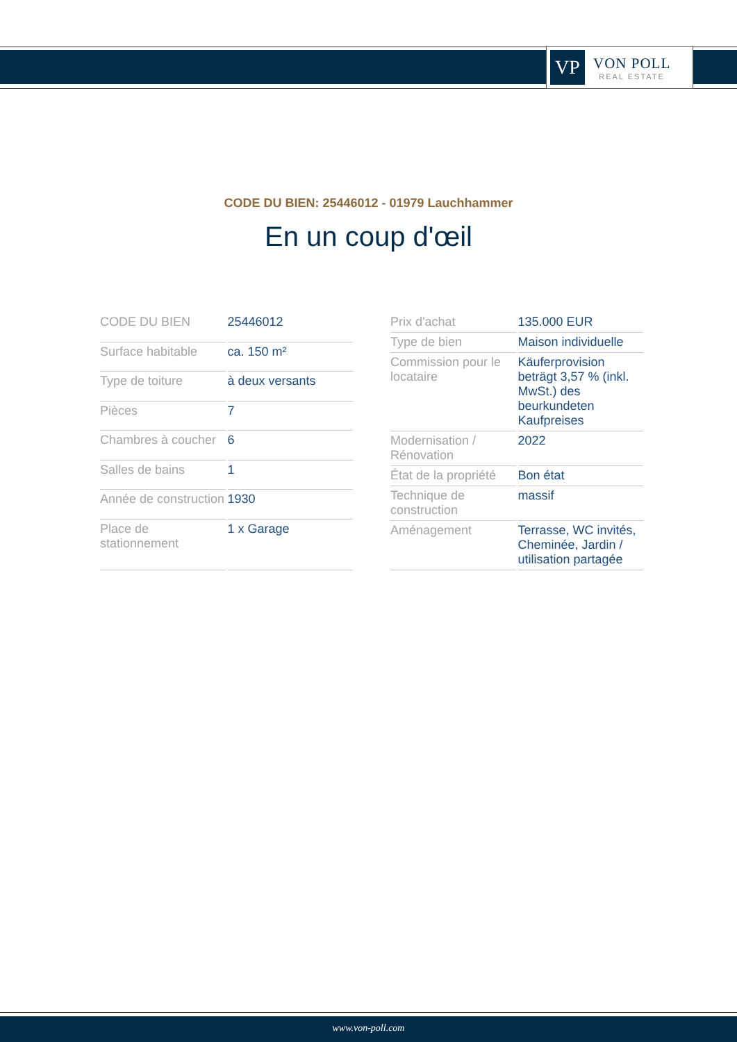VP
VON POLL
REAL ESTATE
CODE DU BIEN: 25446012 - 01979 Lauchhammer
En un coup d'œil
| CODE DU BIEN | 25446012 |
| Surface habitable | ca. 150 m² |
| Type de toiture | à deux versants |
| Pièces | 7 |
| Chambres à coucher | 6 |
| Salles de bains | 1 |
| Année de construction | 1930 |
| Place de stationnement | 1 x Garage |
| Prix d'achat | 135.000 EUR |
| Type de bien | Maison individuelle |
| Commission pour le locataire | Käuferprovision beträgt 3,57 % (inkl. MwSt.) des beurkundeten Kaufpreises |
| Modernisation / Rénovation | 2022 |
| État de la propriété | Bon état |
| Technique de construction | massif |
| Aménagement | Terrasse, WC invités, Cheminée, Jardin / utilisation partagée |
www.von-poll.com